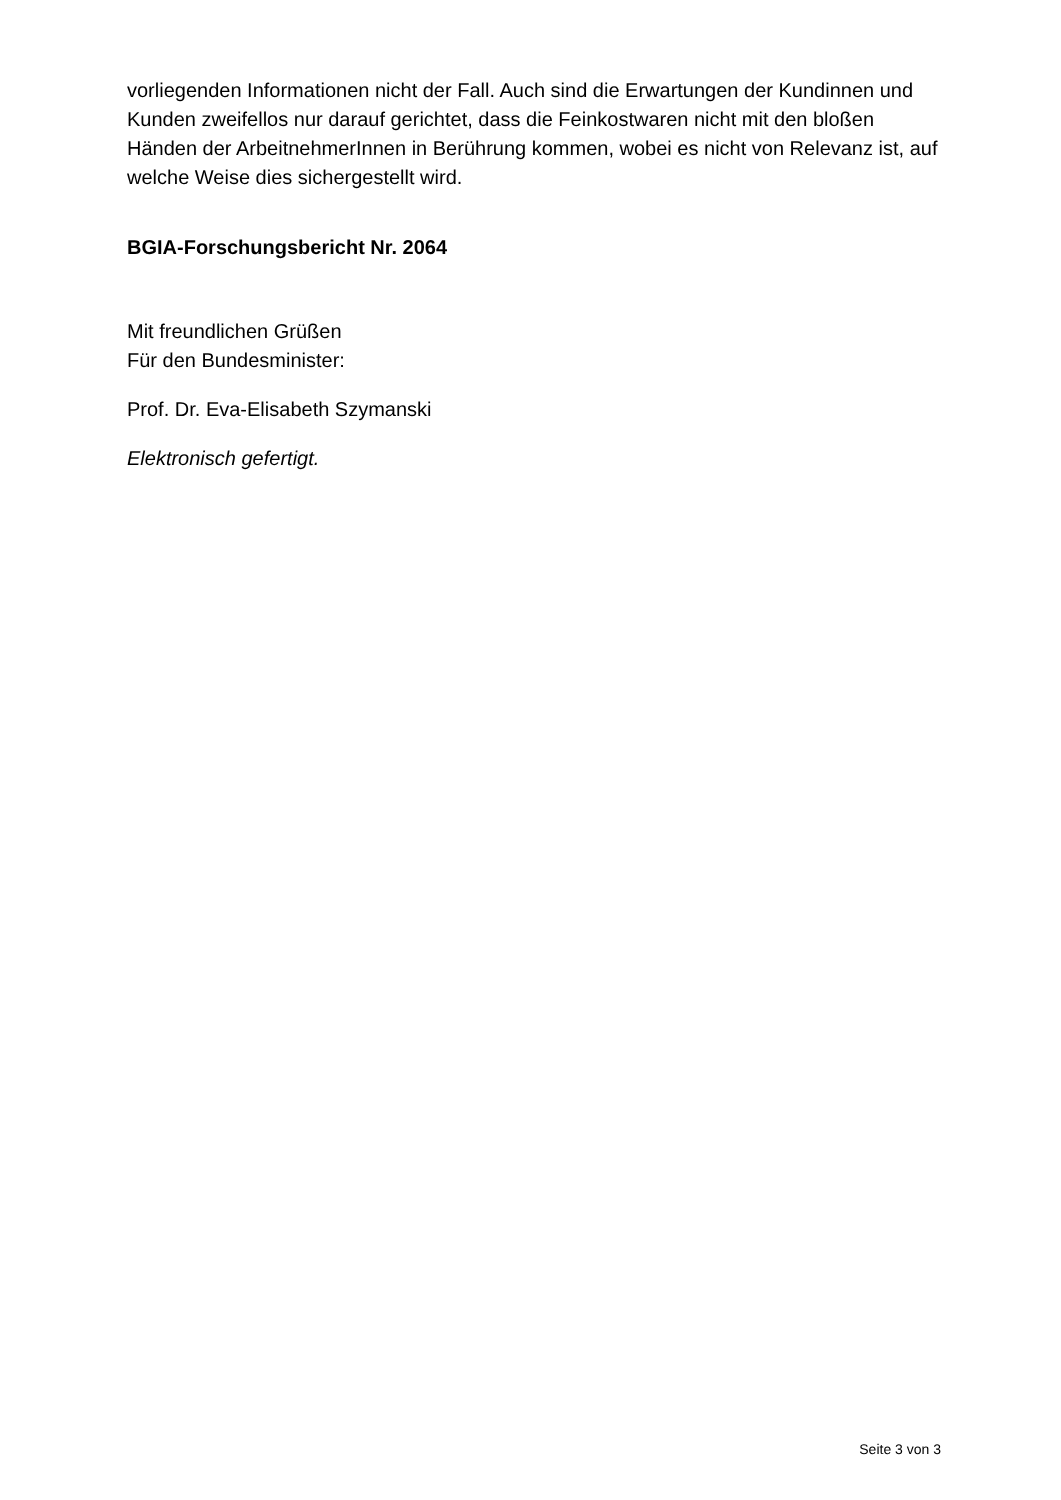vorliegenden Informationen nicht der Fall. Auch sind die Erwartungen der Kundinnen und Kunden zweifellos nur darauf gerichtet, dass die Feinkostwaren nicht mit den bloßen Händen der ArbeitnehmerInnen in Berührung kommen, wobei es nicht von Relevanz ist, auf welche Weise dies sichergestellt wird.
BGIA-Forschungsbericht Nr. 2064
Mit freundlichen Grüßen
Für den Bundesminister:
Prof. Dr. Eva-Elisabeth Szymanski
Elektronisch gefertigt.
Seite 3 von 3